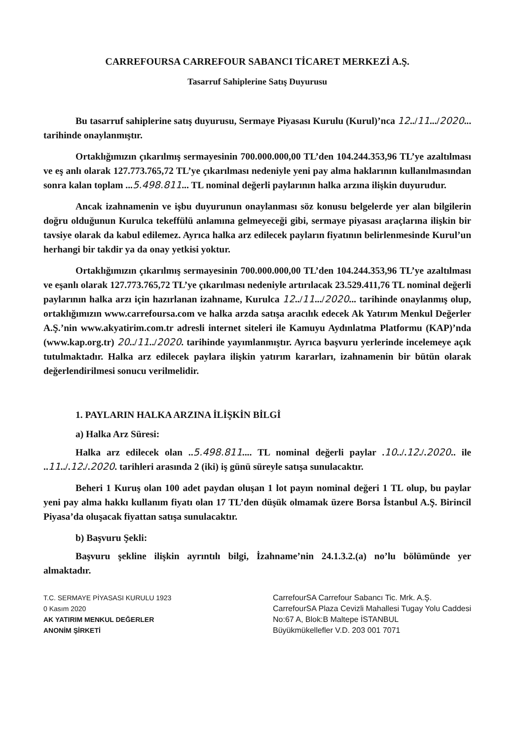CARREFOURSA CARREFOUR SABANCI TİCARET MERKEZİ A.Ş.
Tasarruf Sahiplerine Satış Duyurusu
Bu tasarruf sahiplerine satış duyurusu, Sermaye Piyasası Kurulu (Kurul)’nca 12../11.../2020... tarihinde onaylanmıştır.
Ortaklığımızın çıkarılmış sermayesinin 700.000.000,00 TL’den 104.244.353,96 TL’ye azaltılması ve eş anlı olarak 127.773.765,72 TL’ye çıkarılması nedeniyle yeni pay alma haklarının kullanılmasından sonra kalan toplam ...5.498.811... TL nominal değerli paylarının halka arzına ilişkin duyurudur.
Ancak izahnamenin ve işbu duyurunun onaylanması söz konusu belgelerde yer alan bilgilerin doğru olduğunun Kurulca tekeffülü anlamına gelmeyeceği gibi, sermaye piyasası araçlarına ilişkin bir tavsiye olarak da kabul edilemez. Ayrıca halka arz edilecek payların fiyatının belirlenmesinde Kurul’un herhangi bir takdir ya da onay yetkisi yoktur.
Ortaklığımızın çıkarılmış sermayesinin 700.000.000,00 TL’den 104.244.353,96 TL’ye azaltılması ve eşanlı olarak 127.773.765,72 TL’ye çıkarılması nedeniyle artırılacak 23.529.411,76 TL nominal değerli paylarının halka arzı için hazırlanan izahname, Kurulca 12../11.../2020... tarihinde onaylanmış olup, ortaklığımızın www.carrefoursa.com ve halka arzda satışa aracılık edecek Ak Yatırım Menkul Değerler A.Ş.’nin www.akyatirim.com.tr adresli internet siteleri ile Kamuyu Aydınlatma Platformu (KAP)’nda (www.kap.org.tr) 20../11../2020. tarihinde yayımlanmıştır. Ayrıca başvuru yerlerinde incelemeye açık tutulmaktadır. Halka arz edilecek paylara ilişkin yatırım kararları, izahnamenin bir bütün olarak değerlendirilmesi sonucu verilmelidir.
1. PAYLARIN HALKA ARZINA İLİŞKİN BİLGİ
a) Halka Arz Süresi:
Halka arz edilecek olan ..5.498.811.... TL nominal değerli paylar .10../.12./.2020.. ile ..11../.12./.2020. tarihleri arasında 2 (iki) iş günü süreyle satışa sunulacaktır.
Beheri 1 Kuruş olan 100 adet paydan oluşan 1 lot payın nominal değeri 1 TL olup, bu paylar yeni pay alma hakkı kullanım fiyatı olan 17 TL’den düşük olmamak üzere Borsa İstanbul A.Ş. Birincil Piyasa’da oluşacak fiyattan satışa sunulacaktır.
b) Başvuru Şekli:
Başvuru şekline ilişkin ayrıntılı bilgi, İzahname’nin 24.1.3.2.(a) no’lu bölümünde yer almaktadır.
T.C. SERMAYE PİYASASI KURULU 1923
0 Kasım 2020
AK YATIRIM MENKUL DEĞERLER
ANONİM ŞİRKETİ
CarrefourSA Carrefour Sabancı Tic. Mrk. A.Ş.
CarrefourSA Plaza Cevizli Mahallesi Tugay Yolu Caddesi
No:67 A, Blok:B Maltepe İSTANBUL
Büyükmükellefler V.D. 203 001 7071